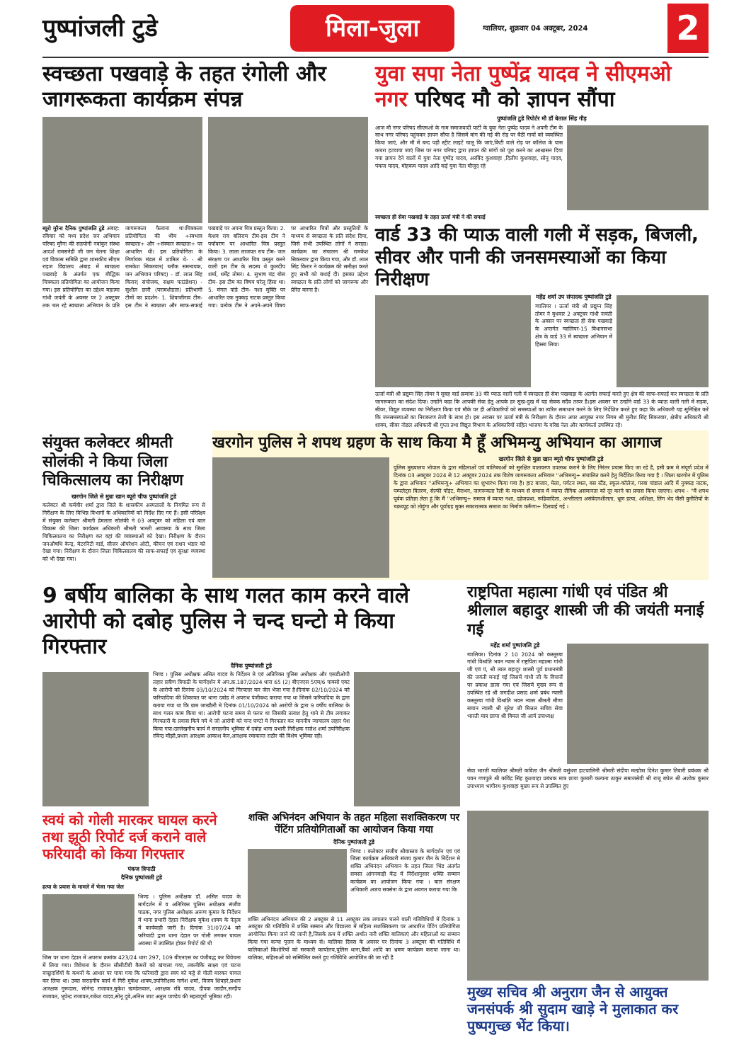पुष्पांजली टुडे
मिला-जुला
ग्वालियर, शुक्रवार 04 अक्टूबर, 2024
2
स्वच्छता पखवाड़े के तहत रंगोली और जागरूकता कार्यक्रम संपन्न
ब्यूरो मुरैना दैनिक पुष्पांजलि टुडे अंबाह: रविवार को मध्य प्रदेश जन अभियान परिषद मुरैना की सहयोगी नवांकुर संस्था आदर्श रामसनेही जी जन चेतना शिक्षा एवं विकास समिति द्वारा शासकीय सीएम राइज विद्यालय अंबाह में स्वच्छता पखवाड़े के अंतर्गत एक बौद्धिक चित्रकला प्रतियोगिता का आयोजन किया गया। इस प्रतियोगिता का उद्देश्य महात्मा गांधी जयंती के अवसर पर 2 अक्टूबर तक चल रहे स्वच्छता अभियान के प्रति जागरूकता फैलाना था।चित्रकला प्रतियोगिता की थीम ÷स्वभाव स्वच्छता÷ और ÷संस्कार स्वच्छता÷ पर आधारित थी। इस प्रतियोगिता के निर्णायक मंडल में शामिल थे- - श्री रामकेश सिकरवार( ब्लॉक समन्वयक, जन अभियान परिषद) - डॉ. लाल सिंह किरार( संयोजक, सक्षम फाउंडेशन) - सुशील छारी (परामर्शदाता) प्रतिभागी टीमों का प्रदर्शन- 1. शिवाजीराव टीम-इस टीम ने स्वच्छता और साफ-सफाई पखवाड़े पर अपना चित्र प्रस्तुत किया। 2. केशव राव बलिराम टीम-इस टीम ने पर्यावरण पर आधारित चित्र प्रस्तुत किया। 3. लाला लाजपत राय टीम- जल संरक्षण पर आधारित चित्र प्रस्तुत करने वाली इस टीम के सदस्य थे कुलदीप शर्मा, धर्मेंद्र तोमर। 4. सुभाष चंद्र बोस टीम- इस टीम का विषय घरेलू हिंसा था। 5. मंगल पांडे टीम- नशा मुक्ति पर आधारित एक नुक्कड़ नाटक प्रस्तुत किया गया। प्रत्येक टीम ने अपने-अपने विषय पर आधारित चित्रों और प्रस्तुतियों के माध्यम से स्वच्छता के प्रति संदेश दिया, जिसे सभी उपस्थित लोगों ने सराहा। कार्यक्रम का संचालन श्री रामकेश सिकरवार द्वारा किया गया, और डॉ. लाल सिंह किरार ने कार्यक्रम की समीक्षा करते हुए सभी को बधाई दी। इसका उद्देश्य स्वच्छता के प्रति लोगों को जागरूक और प्रेरित करना है।
युवा सपा नेता पुष्पेंद्र यादव ने सीएमओ नगर परिषद मौ को ज्ञापन सौंपा
पुष्पांजलि टुडे रिपोर्टर मौ डॉ बेताल सिंह गौड़
आज मौ नगर परिषद सीएमओ के नाम समाजवादी पार्टी के युवा नेता पुष्पेंद्र यादव ने अपनी टीम के साथ नगर परिषद पहुंचकर ज्ञापन सौपा है जिसमें मांग की गई की रोड़ पर बैठी गायों को व्यवस्थित किया जाएं, और मौ में बन्द पड़ी स्ट्रीट लाइटें चालू कि जाएं,किटी वाले रोड़ पर कॉलेज के पास कचरा हटवाया जाएं जिस पर नगर परिषद द्वारा ज्ञापन की मांगों को पूरा करने का आश्वासन दिया गया ज्ञापन देने वालों में युवा नेता पुष्पेंद्र यादव, अरविंद कुशवाहा ,दिलीप कुशवाहा, सोनू यादव, पंकज यादव, मोहकम यादव आदि कई युवा नेता मौजूद रहे
स्वच्छता ही सेवा पखवाड़े के तहत ऊर्जा मंत्री ने की सफाई
वार्ड 33 की प्याऊ वाली गली में सड़क, बिजली, सीवर और पानी की जनसमस्याओं का किया निरीक्षण
महेंद्र शर्मा उप संपादक पुष्पांजलि टुडे
ग्वालियर । ऊर्जा मंत्री श्री प्रद्युम्न सिंह तोमर ने बुधवार 2 अक्टूबर गांधी जयंती के अवसर पर स्वच्छता ही सेवा पखवाड़े के अन्तर्गत ग्वालियर-15 विधानसभा क्षेत्र के वार्ड 33 में स्वच्छता अभियान में हिस्सा लिया।
ऊर्जा मंत्री श्री प्रद्युम्न सिंह तोमर ने सुबह वार्ड क्रमांक 33 की प्याऊ वाली गली में स्वच्छता ही सेवा पखवाड़ा के अंतर्गत सफाई करते हुए क्षेत्र की साफ-सफाई कर स्वच्छता के प्रति जागरूकता का संदेश दिया। उन्होंने कहा कि आपकी सेवा हेतु आपके हर सुख-दुख में यह सेवक सदैव तत्पर है।इस अवसर पर उन्होंने वार्ड 33 के प्याऊ वाली गली में सड़क, सीवर, विद्युत व्यवस्था का निरीक्षण किया एवं मौके पर ही अधिकारियों को समस्याओं का त्वरित समाधान करने के लिए निर्देशित करते हुए कहा कि अधिकारी यह सुनिश्चित करें कि जनसमस्याओं का निराकरण तेजी के साथ हो। इस अवसर पर ऊर्जा मंत्री के निरीक्षण के दौरान अपर आयुक्त नगर निगम श्री मुनीश सिंह सिकरवार, क्षेत्रीय अधिकारी श्री शाक्य, सीवर नोडल अधिकारी श्री गुप्ता तथा विद्युत विभाग के अधिकारियों सहित भाजपा के वरिष्ठ नेता और कार्यकर्ता उपस्थित रहे।
संयुक्त कलेक्टर श्रीमती सोलंकी ने किया जिला चिकित्सालय का निरीक्षण
खरगोन जिले से मुन्ना खान ब्यूरो चीफ पुष्पांजलि टुडे
कलेक्टर श्री कर्मवीर शर्मा द्वारा जिले के शासकीय अस्पतालों के नियमित रूप से निरीक्षण के लिए विभिन्न विभागों के अधिकारियों को निर्देश दिए गए हैं। इसी परिप्रेक्ष्य में संयुक्त कलेक्टर श्रीमती हेमलता सोलंकी ने 03 अक्टूबर को महिला एवं बाल विकास की जिला कार्यक्रम अधिकारी श्रीमती भारती आवास्या के साथ जिला चिकित्सालय का निरीक्षण कर वहां की व्यवस्थाओं को देखा। निरीक्षण के दौरान जनऔषधि केन्द्र, मेटरनिटी वार्ड, सीजर ऑपरेशन ओटी, कीचन एवं राशन भंडार को देखा गया। निरीक्षण के दौरान जिला चिकित्सालय की साफ-सफाई एवं सुरक्षा व्यवस्था को भी देखा गया।
खरगोन पुलिस ने शपथ ग्रहण के साथ किया मै हूँ अभिमन्यु अभियान का आगाज
खरगोन जिले से मुन्ना खान ब्यूरो चीफ पुष्पांजलि टुडे
पुलिस मुख्यालय भोपाल के द्वारा महिलाओं एवं बालिकाओं को सुरक्षित वातावरण उपलब्ध कराने के लिए निरंतर प्रयास किए जा रहे है, इसी क्रम मे संपूर्ण प्रदेश में दिनांक 03 अक्टूबर 2024 से 12 अक्टूबर 2024 तक विशेष जागरूकता अभियान ''अभिमन्यु÷ संचालित करने हेतु निर्देशित किया गया है । जिला खरगोन में पुलिस के द्वारा अभियान ''अभिमन्यु÷ अभियान का शुभारंभ किया गया है। हाट बाजार, मेला, पर्यटन स्थल, बस स्टैंड, स्कूल-कॉलेज, गरबा पांडाल आदि में नुक्कड़ नाटक, पम्पलेट्स वितरण, सेल्फी पॉइंट, मैराथन, जागरूकता रैली के माध्यम से समाज में व्याप्त लैंगिक असमानता को दूर करने का प्रयास किया जाएगा। शपथ - ''मैं शपथ पूर्वक प्रतिज्ञा लेता हूं कि मैं ''अभिमन्यु÷ समाज में व्याप्त नशा, दहेजप्रथा, रूढिवादिता, अश्लीलता असंवेदनशीलता, भ्रूण हत्या, अशिक्षा, लिंग भेद जैसी कुरीतियों के चक्रव्यूह को तोड़ूंगा और पूर्वाग्रह मुक्त सकारात्मक समाज का निर्माण करूँगा÷ दिलवाई गई ।
9 बर्षीय बालिका के साथ गलत काम करने वाले आरोपी को दबोह पुलिस ने चन्द घन्टो मे किया गिरफ्तार
दैनिक पुष्पांजली टुडे
भिण्ड । पुलिस अधीक्षक असित यादव के निर्देशन मे एवं अतिरिक्त पुलिस अधीक्षक और एसडीओपी लहार प्रवीण त्रिपाठी के मार्गदर्शन मे अप.क्र.187/2024 धारा 65 (2) बीएनएस 5एम/6 पाक्सो एक्ट के आरोपी को दिनांक 03/10/2024 को गिरफ्तार कर जेल भेजा गया है।दिनांक 02/10/2024 को फरियादिया की शिकायत पर थाना दबोह मे अपराध पंजीबध्द कराया गया था जिसमे फरियादिया के द्वारा बताया गया था कि ग्राम जाखौली मे दिनांक 01/10/2024 को आरोपी के द्वारा 9 वर्षीय बालिका के साथ गलत काम किया था। आरोपी घटना समय से फरार था जिसकी तलाश हेतु थाने से टीम लगाकर गिरफ्तारी के प्रयास किये गये थे जो आरोपी को चन्द घण्टो मे गिरफ्तार कर माननीय न्यायालय लहार पेश किया गया।उल्लेखनीय कार्य में सराहनीय भूमिका में दबोह थाना प्रभारी निरीक्षक राजेश शर्मा उपनिरीक्षक रविन्द्र मौंझी,प्रधान आरक्षक आकाश केन,आरक्षक रमाकान्त राठौर की विशेष भूमिका रही।
राष्ट्रपिता महात्मा गांधी एवं पंडित श्री श्रीलाल बहादुर शास्त्री जी की जयंती मनाई गई
महेंद्र शर्मा पुष्पांजलि टुडे
ग्वालियर। दिनांक 2 10 2024 को कस्तूरबा गांधी विश्रांति भवन न्यास में राष्ट्रपिता महात्मा गांधी जी एवं पं, श्री लाल बहादुर शास्त्री पूर्व प्रधानमंत्री की जयंती मनाई गई जिसमें गांधी जी के विचारों पर प्रकाश डाला गया एवं जिसमें मुख्य रूप से उपस्थित रहे श्री जगदीश प्रसाद शर्मा प्रबंध न्यासी कस्तूरबा गांधी विश्रांति भवन न्यास श्रीमती मीणा सचान न्यासी श्री सुरेश जी मित्तल सचिव सेवा भारती मात्र छाया श्री विमल जी आर्य उपाध्यक्ष
सेवा भारती ग्वालियर श्रीमती कविता जैन श्रीमती वसुंधरा हाटवालिनी श्रीमती संदीपा मल्होत्रा दिनेश कुमार तिवारी प्रबंधक श्री पवन गणपुले श्री कविंद्र सिंह कुशवाहा प्रबंधक मात्र छाया कुमारी कल्पना ठाकुर समाजसेवी श्री राजू बघेल श्री अशोक कुमार उपाध्याय भागीरथ कुशवाहा मुख्य रूप से उपस्थित हुए
स्वयं को गोली मारकर घायल करने तथा झूठी रिपोर्ट दर्ज कराने वाले फरियादी को किया गिरफ्तार
पंकज त्रिपाठी
दैनिक पुष्पांजली टुडे
हत्या के प्रयास के मामले में भेजा गया जेल
भिण्ड । पुलिस अधीक्षक डॉ. असित यादव के मार्गदर्शन में व अतिरिक्त पुलिस अधीक्षक संजीव पाठक, नगर पुलिस अधीक्षक अरूण कुमार के निर्देशन में थाना प्रभारी देहात निरीक्षक मुकेश शाक्य के नेतृत्व में कार्यवाही जारी है। दिनांक 31/07/24 को फरियादी द्वारा थाना देहात पर गोली लगकर घायल अवस्था में उपस्थित होकर रिपोर्ट की थी
जिस पर थाना देहात में अपराध क्रमांक 423/24 धारा 297, 109 बीएनएस का पंजीबद्ध कर विवेचना में लिया गया। विवेचना के दौरान सीसीटीवी कैमरों को खंगाला गया, तकनीकि साक्ष्य एवं घटना चच्छुदर्शियों के कथनों के आधार पर पाया गया कि फरियादी द्वारा स्वयं को कट्टे से गोली मारकर घायल कर लिया था। उक्त सराहनीय कार्य में निरी मुकेश शाक्य,उपनिरीक्षक नागेश शर्मा, विजय शिवहरे,प्रधान आरक्षक गुरूदास, सोनेन्द्र राजावत,मुकेश खण्डेलवाल, आरक्षक रवि यादव, दीपक जादौन,सन्दीप राजावत, भूपेन्द्र राजावत,राकेश यादव,सोनू दुबे,अनिल जाट अतुल पाण्डेय की महत्वपूर्ण भूमिका रही।
शक्ति अभिनंदन अभियान के तहत महिला सशक्तिकरण पर पेंटिंग प्रतियोगिताओं का आयोजन किया गया
दैनिक पुष्पांजली टुडे
भिण्ड । कलेक्टर संजीव श्रीवास्तव के मार्गदर्शन एवं एवं जिला कार्यक्रम अधिकारी संजय कुमार जैन के निर्देशन मे शक्ति अभिनंदन अभियान के तहत जिला भिंड अंतर्गत समस्त आंगनबाड़ी केंद्र में निर्देशानुसार शक्ति सम्मान कार्यक्रम का आयोजन किया गया । बाल संरक्षण अधिकारी अजय सक्सेना के द्वारा अवगत कराया गया कि
शक्ति अभिनंदन अभियान की 2 अक्टूबर से 11 अक्टूबर तक लगातार चलने वाली गतिविधियों में दिनांक 3 अक्टूबर की गतिविधि में शक्ति सम्मान और विद्यालय में महिला सशक्तिकरण पर आधारित पेंटिंग प्रतियोगिता आयोजित किया जाने की जानी है,जिसके क्रम में शक्ति अर्थात नारी शक्ति बालिकाएं और महिलाओं का सम्मान किया गया कन्या पूजन के माध्यम से। बालिका दिवस के अवसर पर दिनांक 3 अक्टूबर की गतिविधि में बालिकाओं किशोरियों को सरकारी कार्यालय,पुलिस थाना,बैंकों आदि का भ्रमण कार्यक्रम कराया जाना था। बालिका, महिलाओं को सम्मिलित करते हुए गतिविधि आयोजित की जा रही है
मुख्य सचिव श्री अनुराग जैन से आयुक्त जनसंपर्क श्री सुदाम खाड़े ने मुलाकात कर पुष्पगुच्छ भेंट किया।